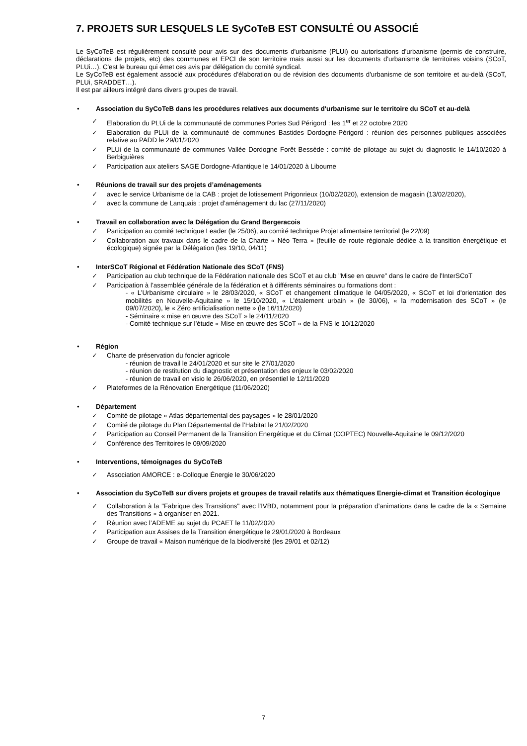7. PROJETS SUR LESQUELS LE SyCoTeB EST CONSULTÉ OU ASSOCIÉ
Le SyCoTeB est régulièrement consulté pour avis sur des documents d'urbanisme (PLUi) ou autorisations d'urbanisme (permis de construire, déclarations de projets, etc) des communes et EPCI de son territoire mais aussi sur les documents d'urbanisme de territoires voisins (SCoT, PLUi…). C'est le bureau qui émet ces avis par délégation du comité syndical.
Le SyCoTeB est également associé aux procédures d'élaboration ou de révision des documents d'urbanisme de son territoire et au-delà (SCoT, PLUi, SRADDET…).
Il est par ailleurs intégré dans divers groupes de travail.
• Association du SyCoTeB dans les procédures relatives aux documents d'urbanisme sur le territoire du SCoT et au-delà
✓ Elaboration du PLUi de la communauté de communes Portes Sud Périgord : les 1<sup>er</sup> et 22 octobre 2020
✓ Elaboration du PLUi de la communauté de communes Bastides Dordogne-Périgord : réunion des personnes publiques associées relative au PADD le 29/01/2020
✓ PLUi de la communauté de communes Vallée Dordogne Forêt Bessède : comité de pilotage au sujet du diagnostic le 14/10/2020 à Berbiguières
✓ Participation aux ateliers SAGE Dordogne-Atlantique le 14/01/2020 à Libourne
• Réunions de travail sur des projets d’aménagements
✓ avec le service Urbanisme de la CAB : projet de lotissement Prigonrieux (10/02/2020), extension de magasin (13/02/2020),
✓ avec la commune de Lanquais : projet d’aménagement du lac (27/11/2020)
• Travail en collaboration avec la Délégation du Grand Bergeracois
✓ Participation au comité technique Leader (le 25/06), au comité technique Projet alimentaire territorial (le 22/09)
✓ Collaboration aux travaux dans le cadre de la Charte « Néo Terra » (feuille de route régionale dédiée à la transition énergétique et écologique) signée par la Délégation (les 19/10, 04/11)
• InterSCoT Régional et Fédération Nationale des SCoT (FNS)
✓ Participation au club technique de la Fédération nationale des SCoT et au club "Mise en œuvre" dans le cadre de l'InterSCoT
✓ Participation à l’assemblée générale de la fédération et à différents séminaires ou formations dont :
- « L’Urbanisme circulaire » le 28/03/2020, « SCoT et changement climatique le 04/05/2020, « SCoT et loi d'orientation des mobilités en Nouvelle-Aquitaine » le 15/10/2020, « L’étalement urbain » (le 30/06), « la modernisation des SCoT » (le 09/07/2020), le « Zéro artificialisation nette » (le 16/11/2020)
- Séminaire « mise en œuvre des SCoT » le 24/11/2020
- Comité technique sur l’étude « Mise en œuvre des SCoT » de la FNS le 10/12/2020
• Région
✓ Charte de préservation du foncier agricole
- réunion de travail le 24/01/2020 et sur site le 27/01/2020
- réunion de restitution du diagnostic et présentation des enjeux le 03/02/2020
- réunion de travail en visio le 26/06/2020, en présentiel le 12/11/2020
✓ Plateformes de la Rénovation Energétique (11/06/2020)
• Département
✓ Comité de pilotage « Atlas départemental des paysages » le 28/01/2020
✓ Comité de pilotage du Plan Départemental de l’Habitat le 21/02/2020
✓ Participation au Conseil Permanent de la Transition Energétique et du Climat (COPTEC) Nouvelle-Aquitaine le 09/12/2020
✓ Conférence des Territoires le 09/09/2020
• Interventions, témoignages du SyCoTeB
✓ Association AMORCE : e-Colloque Énergie le 30/06/2020
• Association du SyCoTeB sur divers projets et groupes de travail relatifs aux thématiques Energie-climat et Transition écologique
✓ Collaboration à la "Fabrique des Transitions" avec l'IVBD, notamment pour la préparation d’animations dans le cadre de la « Semaine des Transitions » à organiser en 2021.
✓ Réunion avec l’ADEME au sujet du PCAET le 11/02/2020
✓ Participation aux Assises de la Transition énergétique le 29/01/2020 à Bordeaux
✓ Groupe de travail « Maison numérique de la biodiversité (les 29/01 et 02/12)
7